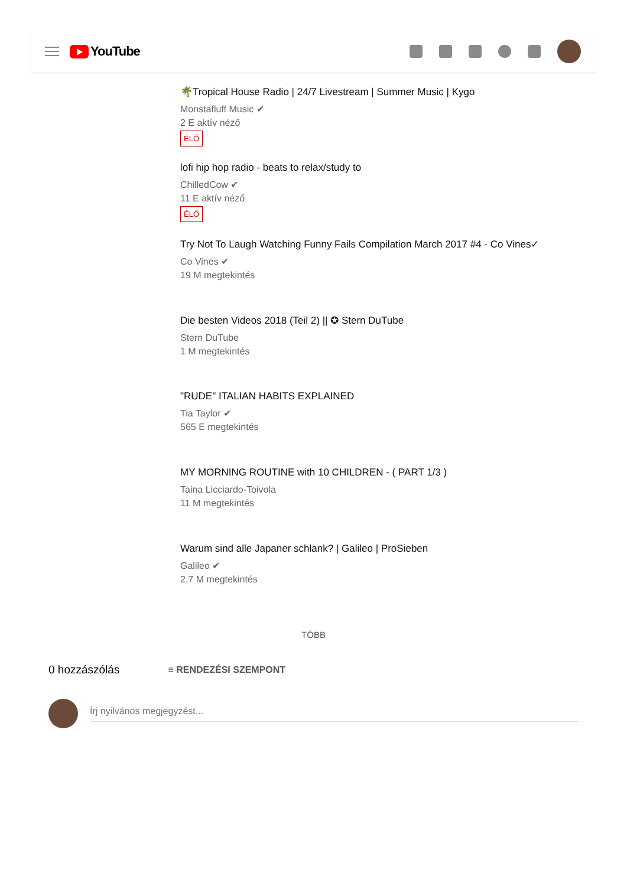YouTube
🌴Tropical House Radio | 24/7 Livestream | Summer Music | Kygo
Monstafluff Music ✔
2 E aktív néző
ÉLŐ
lofi hip hop radio - beats to relax/study to
ChilledCow ✔
11 E aktív néző
ÉLŐ
Try Not To Laugh Watching Funny Fails Compilation March 2017 #4 - Co Vines✓
Co Vines ✔
19 M megtekintés
Die besten Videos 2018 (Teil 2) || ✪ Stern DuTube
Stern DuTube
1 M megtekintés
"RUDE" ITALIAN HABITS EXPLAINED
Tia Taylor ✔
565 E megtekintés
MY MORNING ROUTINE with 10 CHILDREN - ( PART 1/3 )
Taina Licciardo-Toivola
11 M megtekintés
Warum sind alle Japaner schlank? | Galileo | ProSieben
Galileo ✔
2,7 M megtekintés
TÖBB
0 hozzászólás ≡ RENDEZÉSI SZEMPONT
Írj nyilvános megjegyzést...